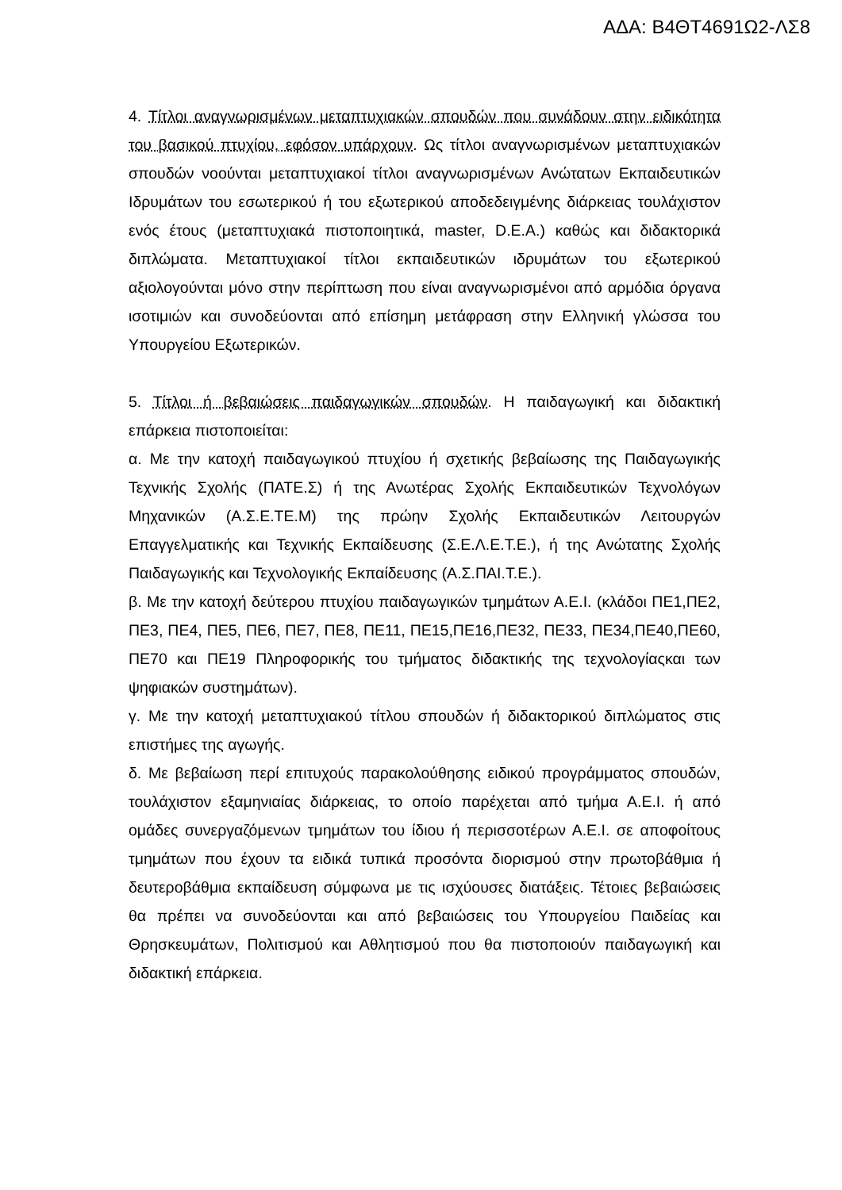ΑΔΑ: Β4ΘΤ4691Ω2-ΛΣ8
4. Τίτλοι αναγνωρισμένων μεταπτυχιακών σπουδών που συνάδουν στην ειδικότητα του βασικού πτυχίου, εφόσον υπάρχουν. Ως τίτλοι αναγνωρισμένων μεταπτυχιακών σπουδών νοούνται μεταπτυχιακοί τίτλοι αναγνωρισμένων Ανώτατων Εκπαιδευτικών Ιδρυμάτων του εσωτερικού ή του εξωτερικού αποδεδειγμένης διάρκειας τουλάχιστον ενός έτους (μεταπτυχιακά πιστοποιητικά, master, D.E.A.) καθώς και διδακτορικά διπλώματα. Μεταπτυχιακοί τίτλοι εκπαιδευτικών ιδρυμάτων του εξωτερικού αξιολογούνται μόνο στην περίπτωση που είναι αναγνωρισμένοι από αρμόδια όργανα ισοτιμιών και συνοδεύονται από επίσημη μετάφραση στην Ελληνική γλώσσα του Υπουργείου Εξωτερικών.
5. Τίτλοι ή βεβαιώσεις παιδαγωγικών σπουδών. Η παιδαγωγική και διδακτική επάρκεια πιστοποιείται:
α. Με την κατοχή παιδαγωγικού πτυχίου ή σχετικής βεβαίωσης της Παιδαγωγικής Τεχνικής Σχολής (ΠΑΤΕ.Σ) ή της Ανωτέρας Σχολής Εκπαιδευτικών Τεχνολόγων Μηχανικών (Α.Σ.Ε.ΤΕ.Μ) της πρώην Σχολής Εκπαιδευτικών Λειτουργών Επαγγελματικής και Τεχνικής Εκπαίδευσης (Σ.Ε.Λ.Ε.Τ.Ε.), ή της Ανώτατης Σχολής Παιδαγωγικής και Τεχνολογικής Εκπαίδευσης (Α.Σ.ΠΑΙ.Τ.Ε.).
β. Με την κατοχή δεύτερου πτυχίου παιδαγωγικών τμημάτων Α.Ε.Ι. (κλάδοι ΠΕ1,ΠΕ2, ΠΕ3, ΠΕ4, ΠΕ5, ΠΕ6, ΠΕ7, ΠΕ8, ΠΕ11, ΠΕ15,ΠΕ16,ΠΕ32, ΠΕ33, ΠΕ34,ΠΕ40,ΠΕ60, ΠΕ70 και ΠΕ19 Πληροφορικής του τμήματος διδακτικής της τεχνολογίαςκαι των ψηφιακών συστημάτων).
γ. Με την κατοχή μεταπτυχιακού τίτλου σπουδών ή διδακτορικού διπλώματος στις επιστήμες της αγωγής.
δ. Με βεβαίωση περί επιτυχούς παρακολούθησης ειδικού προγράμματος σπουδών, τουλάχιστον εξαμηνιαίας διάρκειας, το οποίο παρέχεται από τμήμα Α.Ε.Ι. ή από ομάδες συνεργαζόμενων τμημάτων του ίδιου ή περισσοτέρων Α.Ε.Ι. σε αποφοίτους τμημάτων που έχουν τα ειδικά τυπικά προσόντα διορισμού στην πρωτοβάθμια ή δευτεροβάθμια εκπαίδευση σύμφωνα με τις ισχύουσες διατάξεις. Τέτοιες βεβαιώσεις θα πρέπει να συνοδεύονται και από βεβαιώσεις του Υπουργείου Παιδείας και Θρησκευμάτων, Πολιτισμού και Αθλητισμού που θα πιστοποιούν παιδαγωγική και διδακτική επάρκεια.